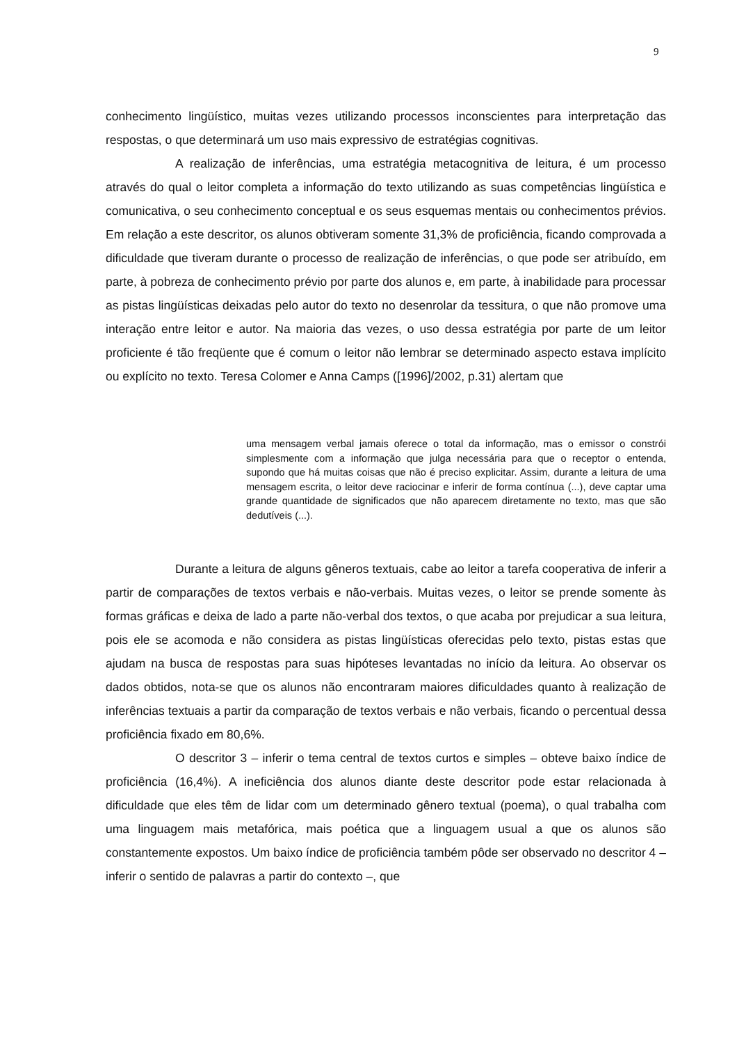9
conhecimento lingüístico, muitas vezes utilizando processos inconscientes para interpretação das respostas, o que determinará um uso mais expressivo de estratégias cognitivas.
A realização de inferências, uma estratégia metacognitiva de leitura, é um processo através do qual o leitor completa a informação do texto utilizando as suas competências lingüística e comunicativa, o seu conhecimento conceptual e os seus esquemas mentais ou conhecimentos prévios. Em relação a este descritor, os alunos obtiveram somente 31,3% de proficiência, ficando comprovada a dificuldade que tiveram durante o processo de realização de inferências, o que pode ser atribuído, em parte, à pobreza de conhecimento prévio por parte dos alunos e, em parte, à inabilidade para processar as pistas lingüísticas deixadas pelo autor do texto no desenrolar da tessitura, o que não promove uma interação entre leitor e autor. Na maioria das vezes, o uso dessa estratégia por parte de um leitor proficiente é tão freqüente que é comum o leitor não lembrar se determinado aspecto estava implícito ou explícito no texto. Teresa Colomer e Anna Camps ([1996]/2002, p.31) alertam que
uma mensagem verbal jamais oferece o total da informação, mas o emissor o constrói simplesmente com a informação que julga necessária para que o receptor o entenda, supondo que há muitas coisas que não é preciso explicitar. Assim, durante a leitura de uma mensagem escrita, o leitor deve raciocinar e inferir de forma contínua (...), deve captar uma grande quantidade de significados que não aparecem diretamente no texto, mas que são dedutíveis (...).
Durante a leitura de alguns gêneros textuais, cabe ao leitor a tarefa cooperativa de inferir a partir de comparações de textos verbais e não-verbais. Muitas vezes, o leitor se prende somente às formas gráficas e deixa de lado a parte não-verbal dos textos, o que acaba por prejudicar a sua leitura, pois ele se acomoda e não considera as pistas lingüísticas oferecidas pelo texto, pistas estas que ajudam na busca de respostas para suas hipóteses levantadas no início da leitura. Ao observar os dados obtidos, nota-se que os alunos não encontraram maiores dificuldades quanto à realização de inferências textuais a partir da comparação de textos verbais e não verbais, ficando o percentual dessa proficiência fixado em 80,6%.
O descritor 3 – inferir o tema central de textos curtos e simples – obteve baixo índice de proficiência (16,4%). A ineficiência dos alunos diante deste descritor pode estar relacionada à dificuldade que eles têm de lidar com um determinado gênero textual (poema), o qual trabalha com uma linguagem mais metafórica, mais poética que a linguagem usual a que os alunos são constantemente expostos. Um baixo índice de proficiência também pôde ser observado no descritor 4 – inferir o sentido de palavras a partir do contexto –, que